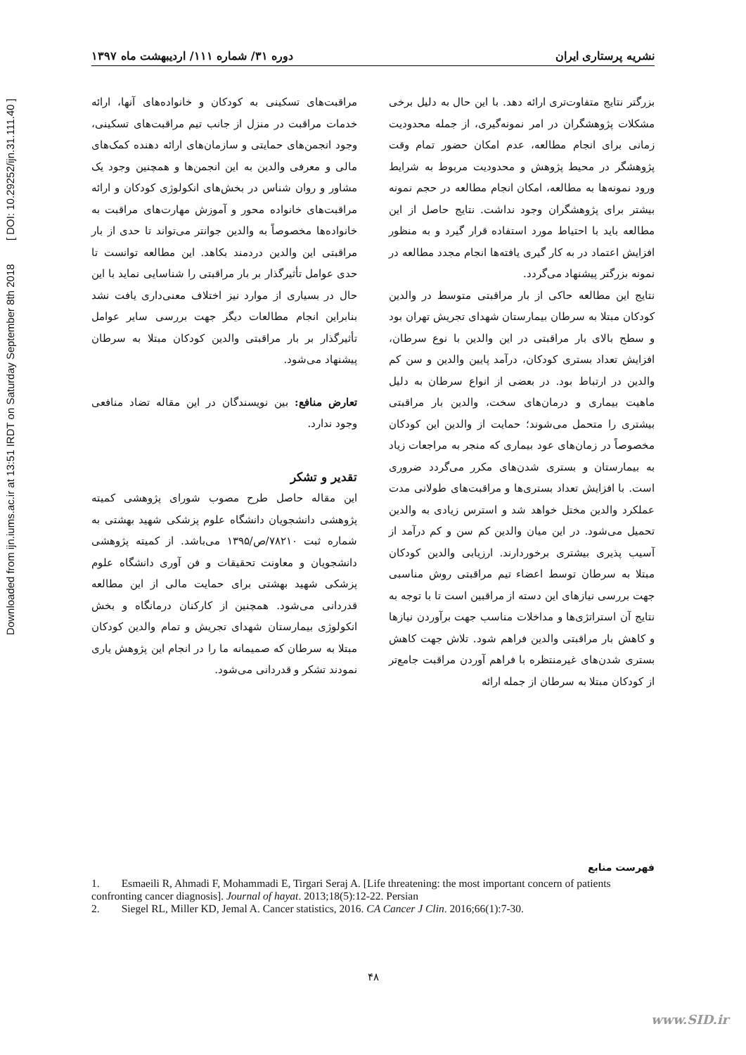Downloaded from ijn.iums.ac.ir at 13:51 IRDT on Saturday September 8th 2018 [ DOI: 10.29252/ijn.31.111.40 ]
نشریه پرستاری ایران دوره ۳۱/ شماره ۱۱۱/ اردیبهشت ماه ۱۳۹۷
بزرگتر نتایج متفاوت‌تری ارائه دهد. با این حال به دلیل برخی مشکلات پژوهشگران در امر نمونه‌گیری، از جمله محدودیت زمانی برای انجام مطالعه، عدم امکان حضور تمام وقت پژوهشگر در محیط پژوهش و محدودیت مربوط به شرایط ورود نمونه‌ها به مطالعه، امکان انجام مطالعه در حجم نمونه بیشتر برای پژوهشگران وجود نداشت. نتایج حاصل از این مطالعه باید با احتیاط مورد استفاده قرار گیرد و به منظور افزایش اعتماد در به کار گیری یافته‌ها انجام مجدد مطالعه در نمونه بزرگتر پیشنهاد می‌گردد.
نتایج این مطالعه حاکی از بار مراقبتی متوسط در والدین کودکان مبتلا به سرطان بیمارستان شهدای تجریش تهران بود و سطح بالای بار مراقبتی در این والدین با نوع سرطان، افزایش تعداد بستری کودکان، درآمد پایین والدین و سن کم والدین در ارتباط بود. در بعضی از انواع سرطان به دلیل ماهیت بیماری و درمان‌های سخت، والدین بار مراقبتی بیشتری را متحمل می‌شوند؛ حمایت از والدین این کودکان مخصوصاً در زمان‌های عود بیماری که منجر به مراجعات زیاد به بیمارستان و بستری شدن‌های مکرر می‌گردد ضروری است. با افزایش تعداد بستری‌ها و مراقبت‌های طولانی مدت عملکرد والدین مختل خواهد شد و استرس زیادی به والدین تحمیل می‌شود. در این میان والدین کم سن و کم درآمد از آسیب پذیری بیشتری برخوردارند. ارزیابی والدین کودکان مبتلا به سرطان توسط اعضاء تیم مراقبتی روش مناسبی جهت بررسی نیازهای این دسته از مراقبین است تا با توجه به نتایج آن استراتژی‌ها و مداخلات مناسب جهت برآوردن نیازها و کاهش بار مراقبتی والدین فراهم شود. تلاش جهت کاهش بستری شدن‌های غیرمنتظره با فراهم آوردن مراقبت جامع‌تر از کودکان مبتلا به سرطان از جمله ارائه
مراقبت‌های تسکینی به کودکان و خانواده‌های آنها، ارائه خدمات مراقبت در منزل از جانب تیم مراقبت‌های تسکینی، وجود انجمن‌های حمایتی و سازمان‌های ارائه دهنده کمک‌های مالی و معرفی والدین به این انجمن‌ها و همچنین وجود یک مشاور و روان شناس در بخش‌های انکولوژی کودکان و ارائه مراقبت‌های خانواده محور و آموزش مهارت‌های مراقبت به خانواده‌ها مخصوصاً به والدین جوانتر می‌تواند تا حدی از بار مراقبتی این والدین دردمند بکاهد. این مطالعه توانست تا حدی عوامل تأثیرگذار بر بار مراقبتی را شناسایی نماید با این حال در بسیاری از موارد نیز اختلاف معنی‌داری یافت نشد بنابراین انجام مطالعات دیگر جهت بررسی سایر عوامل تأثیرگذار بر بار مراقبتی والدین کودکان مبتلا به سرطان پیشنهاد می‌شود.
تعارض منافع: بین نویسندگان در این مقاله تضاد منافعی وجود ندارد.
تقدیر و تشکر
این مقاله حاصل طرح مصوب شورای پژوهشی کمیته پژوهشی دانشجویان دانشگاه علوم پزشکی شهید بهشتی به شماره ثبت ۷۸۲۱۰/ص/۱۳۹۵ می‌باشد. از کمیته پژوهشی دانشجویان و معاونت تحقیقات و فن آوری دانشگاه علوم پزشکی شهید بهشتی برای حمایت مالی از این مطالعه قدردانی می‌شود. همچنین از کارکنان درمانگاه و بخش انکولوژی بیمارستان شهدای تجریش و تمام والدین کودکان مبتلا به سرطان که صمیمانه ما را در انجام این پژوهش یاری نمودند تشکر و قدردانی می‌شود.
فهرست منابع
1. Esmaeili R, Ahmadi F, Mohammadi E, Tirgari Seraj A. [Life threatening: the most important concern of patients confronting cancer diagnosis]. Journal of hayat. 2013;18(5):12-22. Persian
2. Siegel RL, Miller KD, Jemal A. Cancer statistics, 2016. CA Cancer J Clin. 2016;66(1):7-30.
۴۸
www.SID.ir